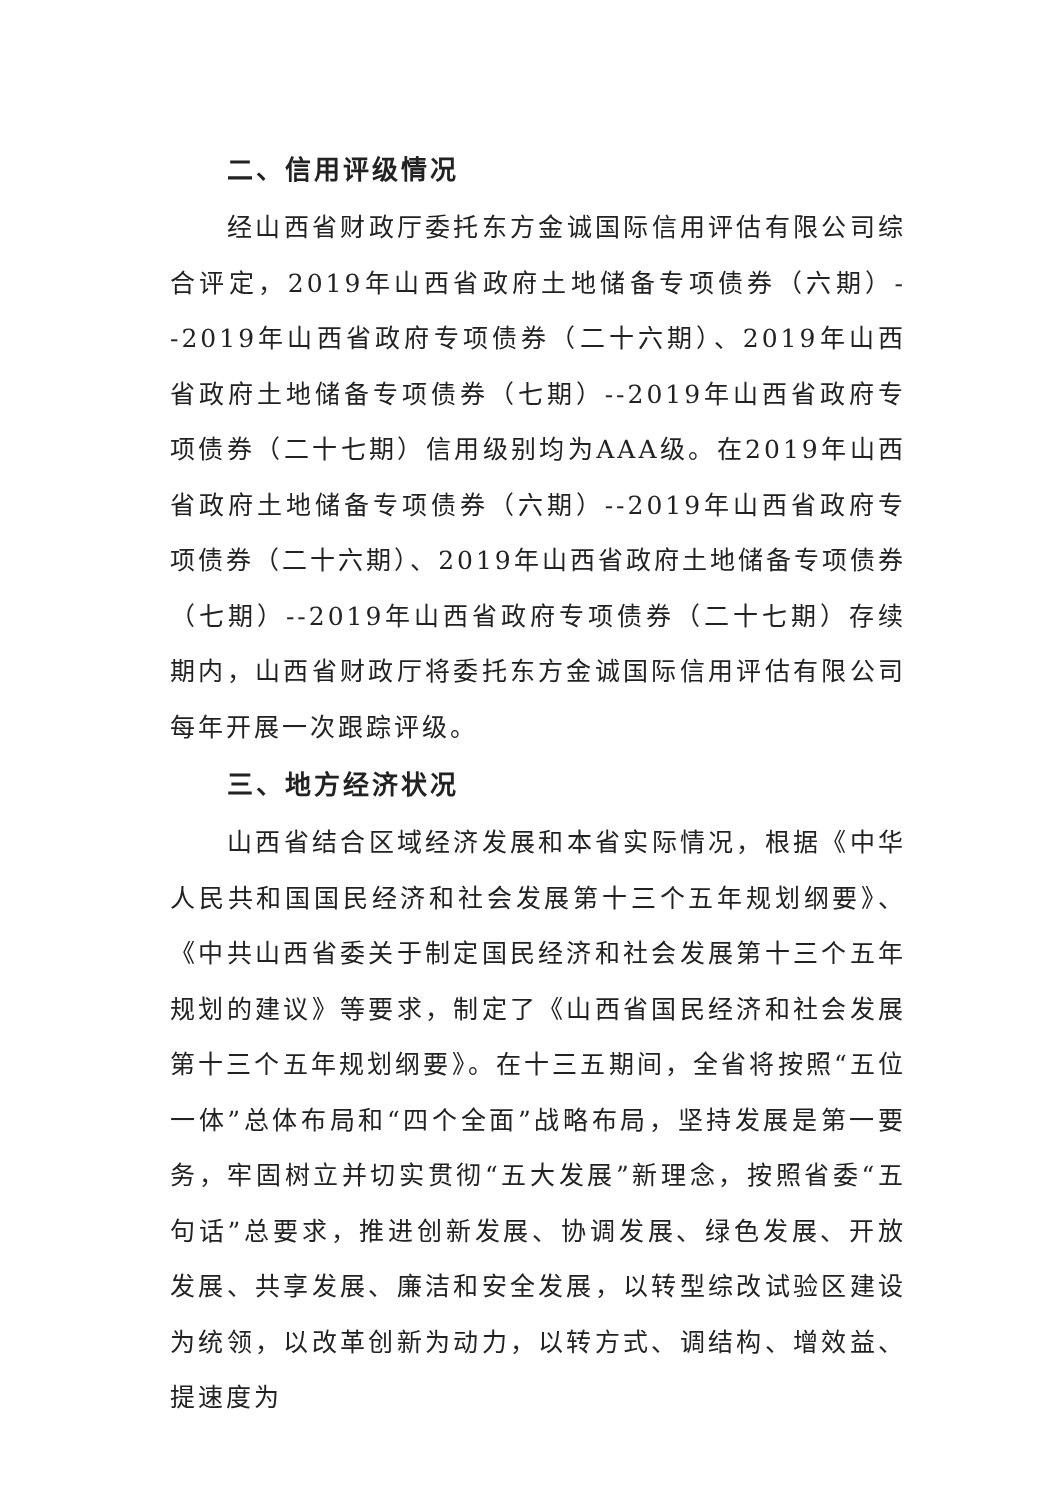二、信用评级情况
经山西省财政厅委托东方金诚国际信用评估有限公司综合评定，2019年山西省政府土地储备专项债券（六期）--2019年山西省政府专项债券（二十六期）、2019年山西省政府土地储备专项债券（七期）--2019年山西省政府专项债券（二十七期）信用级别均为AAA级。在2019年山西省政府土地储备专项债券（六期）--2019年山西省政府专项债券（二十六期）、2019年山西省政府土地储备专项债券（七期）--2019年山西省政府专项债券（二十七期）存续期内，山西省财政厅将委托东方金诚国际信用评估有限公司每年开展一次跟踪评级。
三、地方经济状况
山西省结合区域经济发展和本省实际情况，根据《中华人民共和国国民经济和社会发展第十三个五年规划纲要》、《中共山西省委关于制定国民经济和社会发展第十三个五年规划的建议》等要求，制定了《山西省国民经济和社会发展第十三个五年规划纲要》。在十三五期间，全省将按照“五位一体”总体布局和“四个全面”战略布局，坚持发展是第一要务，牢固树立并切实贯彻“五大发展”新理念，按照省委“五句话”总要求，推进创新发展、协调发展、绿色发展、开放发展、共享发展、廉洁和安全发展，以转型综改试验区建设为统领，以改革创新为动力，以转方式、调结构、增效益、提速度为